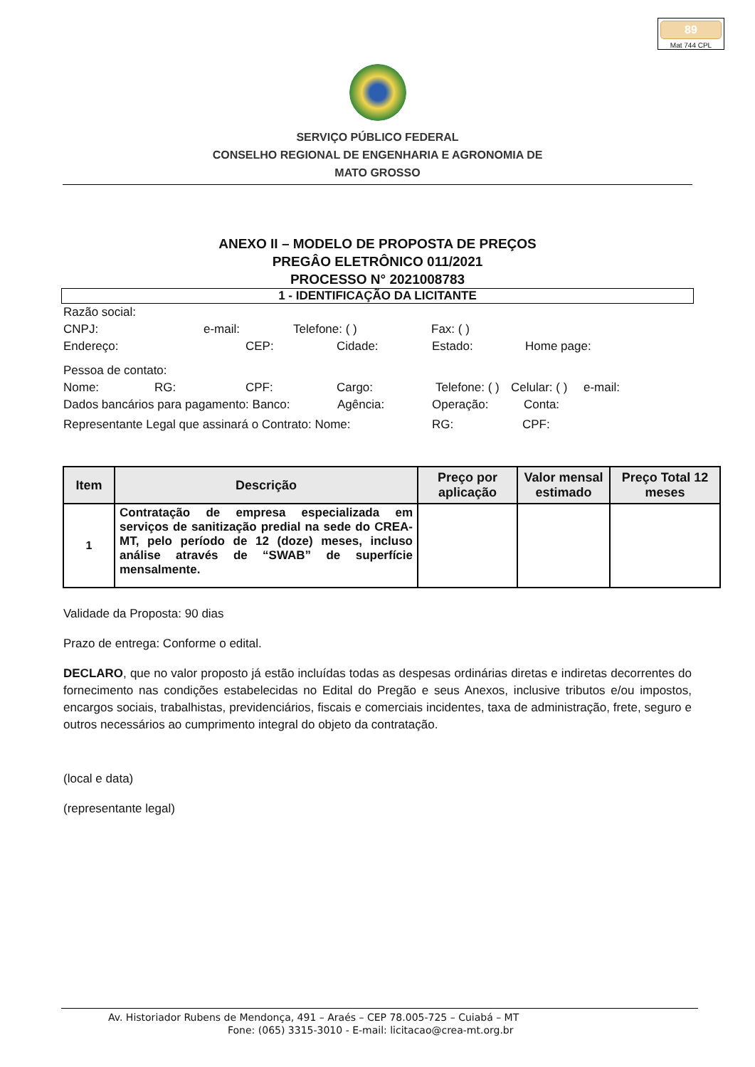89
Mat 744 CPL
SERVIÇO PÚBLICO FEDERAL
CONSELHO REGIONAL DE ENGENHARIA E AGRONOMIA DE
MATO GROSSO
ANEXO II – MODELO DE PROPOSTA DE PREÇOS
PREGÂO ELETRÔNICO 011/2021
PROCESSO N° 2021008783
1 - IDENTIFICAÇÃO DA LICITANTE
Razão social:
CNPJ: e-mail: Telefone: ( ) Fax: ( )
Endereço: CEP: Cidade: Estado: Home page:
Pessoa de contato:
Nome: RG: CPF: Cargo: Telefone: ( ) Celular: ( ) e-mail:
Dados bancários para pagamento: Banco: Agência: Operação: Conta:
Representante Legal que assinará o Contrato: Nome: RG: CPF:
| Item | Descrição | Preço por aplicação | Valor mensal estimado | Preço Total 12 meses |
| --- | --- | --- | --- | --- |
| 1 | Contratação de empresa especializada em serviços de sanitização predial na sede do CREA-MT, pelo período de 12 (doze) meses, incluso análise através de “SWAB” de superfície mensalmente. | | | |
Validade da Proposta: 90 dias
Prazo de entrega: Conforme o edital.
DECLARO, que no valor proposto já estão incluídas todas as despesas ordinárias diretas e indiretas decorrentes do fornecimento nas condições estabelecidas no Edital do Pregão e seus Anexos, inclusive tributos e/ou impostos, encargos sociais, trabalhistas, previdenciários, fiscais e comerciais incidentes, taxa de administração, frete, seguro e outros necessários ao cumprimento integral do objeto da contratação.
(local e data)
(representante legal)
Av. Historiador Rubens de Mendonça, 491 – Araés – CEP 78.005-725 – Cuiabá – MT
Fone: (065) 3315-3010 - E-mail: licitacao@crea-mt.org.br